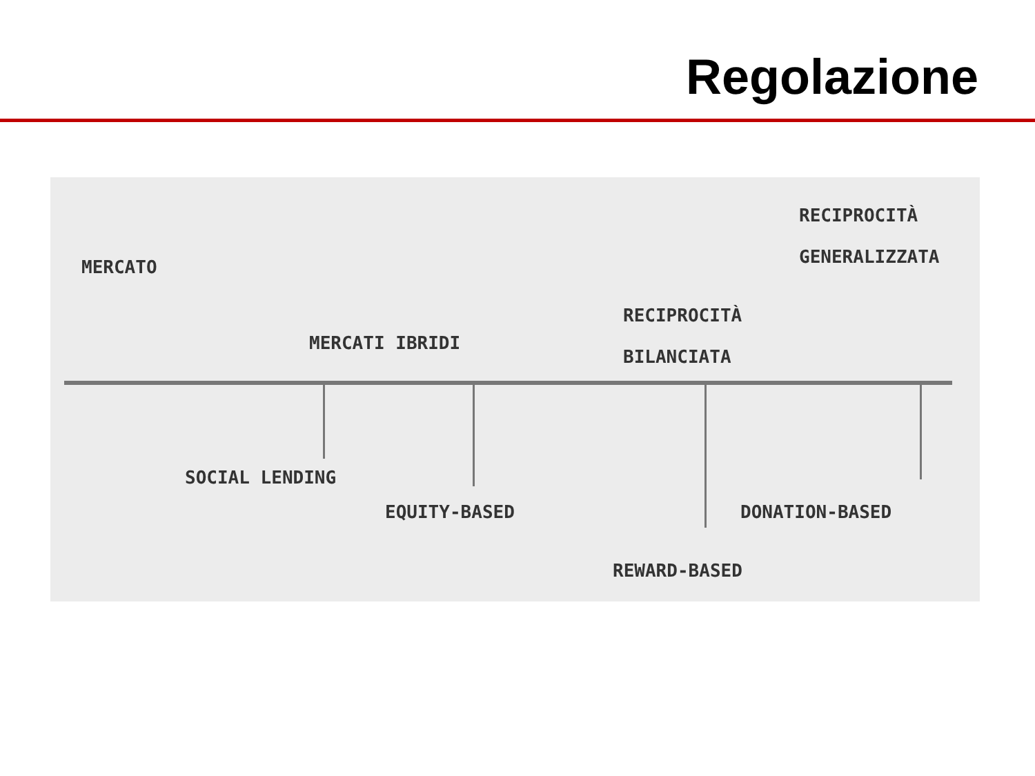Regolazione
MERCATO
MERCATI IBRIDI
RECIPROCITÀ
BILANCIATA
RECIPROCITÀ
GENERALIZZATA
SOCIAL LENDING
EQUITY-BASED DONATION-BASED
REWARD-BASED